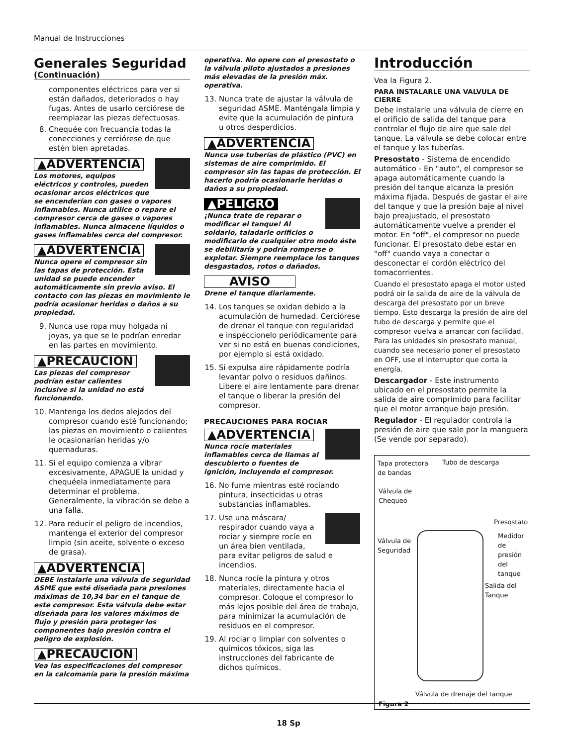Manual de Instrucciones
Generales Seguridad
(Continuación)
componentes eléctricos para ver si están dañados, deteriorados o hay fugas. Antes de usarlo cerciórese de reemplazar las piezas defectuosas.
8. Chequée con frecuancia todas la conecciones y cerciórese de que estén bien apretadas.
▲ADVERTENCIA
Los motores, equipos eléctricos y controles, pueden ocasionar arcos eléctricos que se encenderían con gases o vapores inflamables. Nunca utilice o repare el compresor cerca de gases o vapores inflamables. Nunca almacene líquidos o gases inflamables cerca del compresor.
▲ADVERTENCIA
Nunca opere el compresor sin las tapas de protección. Esta unidad se puede encender automáticamente sin previo aviso. El contacto con las piezas en movimiento le podría ocasionar heridas o daños a su propiedad.
9. Nunca use ropa muy holgada ni joyas, ya que se le podrían enredar en las partes en movimiento.
▲PRECAUCION
Las piezas del compresor podrían estar calientes inclusive si la unidad no está funcionando.
10. Mantenga los dedos alejados del compresor cuando esté funcionando; las piezas en movimiento o calientes le ocasionarían heridas y/o quemaduras.
11. Si el equipo comienza a vibrar excesivamente, APAGUE la unidad y chequéela inmediatamente para determinar el problema. Generalmente, la vibración se debe a una falla.
12. Para reducir el peligro de incendios, mantenga el exterior del compresor limpio (sin aceite, solvente o exceso de grasa).
▲ADVERTENCIA
DEBE instalarle una válvula de seguridad ASME que esté diseñada para presiones máximas de 10,34 bar en el tanque de este compresor. Esta válvula debe estar diseñada para los valores máximos de flujo y presión para proteger los componentes bajo presión contra el peligro de explosión.
▲PRECAUCION
Vea las especificaciones del compresor en la calcomanía para la presión máxima
operativa. No opere con el presostato o la válvula piloto ajustados a presiones más elevadas de la presión máx. operativa.
13. Nunca trate de ajustar la válvula de seguridad ASME. Manténgala limpia y evite que la acumulación de pintura u otros desperdicios.
▲ADVERTENCIA
Nunca use tuberías de plástico (PVC) en sistemas de aire comprimido. El compresor sin las tapas de protección. El hacerlo podría ocasionarle heridas o daños a su propiedad.
▲PELIGRO
¡Nunca trate de reparar o modificar el tanque! Al soldarlo, taladarle orificios o modificarlo de cualquier otro modo éste se debilitaría y podría romperse o explotar. Siempre reemplace los tanques desgastados, rotos o dañados.
AVISO
Drene el tanque diariamente.
14. Los tanques se oxidan debido a la acumulación de humedad. Cerciórese de drenar el tanque con regularidad e inspéccionelo periódicamente para ver si no está en buenas condiciones, por ejemplo si está oxidado.
15. Si expulsa aire rápidamente podría levantar polvo o residuos dañinos. Libere el aire lentamente para drenar el tanque o liberar la presión del compresor.
PRECAUCIONES PARA ROCIAR
▲ADVERTENCIA
Nunca rocíe materiales inflamables cerca de llamas al descubierto o fuentes de ignición, incluyendo el compresor.
16. No fume mientras esté rociando pintura, insecticidas u otras substancias inflamables.
17. Use una máscara/ respirador cuando vaya a rociar y siempre rocíe en un área bien ventilada, para evitar peligros de salud e incendios.
18. Nunca rocíe la pintura y otros materiales, directamente hacia el compresor. Coloque el compresor lo más lejos posible del área de trabajo, para minimizar la acumulación de residuos en el compresor.
19. Al rociar o limpiar con solventes o químicos tóxicos, siga las instrucciones del fabricante de dichos químicos.
Introducción
Vea la Figura 2.
PARA INSTALARLE UNA VALVULA DE CIERRE
Debe instalarle una válvula de cierre en el orificio de salida del tanque para controlar el flujo de aire que sale del tanque. La válvula se debe colocar entre el tanque y las tuberías.
Presostato - Sistema de encendido automático - En "auto", el compresor se apaga automáticamente cuando la presión del tanque alcanza la presión máxima fijada. Después de gastar el aire del tanque y que la presión baje al nivel bajo preajustado, el presostato automáticamente vuelve a prender el motor. En "off", el compresor no puede funcionar. El presostato debe estar en "off" cuando vaya a conectar o desconectar el cordón eléctrico del tomacorrientes.
Cuando el presostato apaga el motor usted podrá oir la salida de aire de la válvula de descarga del presostato por un breve tiempo. Esto descarga la presión de aire del tubo de descarga y permite que el compresor vuelva a arrancar con facilidad. Para las unidades sin presostato manual, cuando sea necesario poner el presostato en OFF, use el interruptor que corta la energía.
Descargador - Este instrumento ubicado en el presostato permite la salida de aire comprimido para facilitar que el motor arranque bajo presión.
Regulador - El regulador controla la presión de aire que sale por la manguera (Se vende por separado).
Tapa protectora de bandas
Tubo de descarga
Válvula de Chequeo
Presostato
Válvula de Seguridad
Medidor de presión del tanque
Salida del Tanque
Válvula de drenaje del tanque
Figura 2
18 Sp